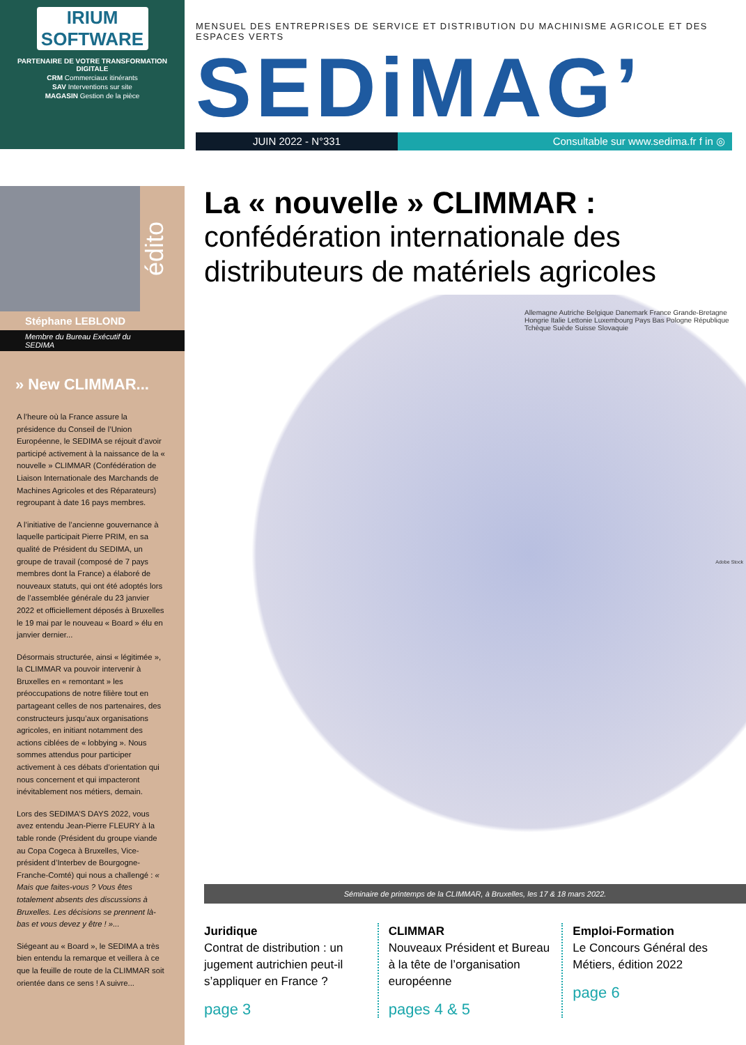IRIUM SOFTWARE
PARTENAIRE DE VOTRE TRANSFORMATION DIGITALE
CRM Commerciaux itinérants
SAV Interventions sur site
MAGASIN Gestion de la pièce
MENSUEL DES ENTREPRISES DE SERVICE ET DISTRIBUTION DU MACHINISME AGRICOLE ET DES ESPACES VERTS
SEDiMAG’
JUIN 2022 - N°331 Consultable sur www.sedima.fr f in ◎
édito
Stéphane LEBLOND
Membre du Bureau Exécutif du SEDIMA
» New CLIMMAR...
A l’heure où la France assure la présidence du Conseil de l’Union Européenne, le SEDIMA se réjouit d’avoir participé activement à la naissance de la « nouvelle » CLIMMAR (Confédération de Liaison Internationale des Marchands de Machines Agricoles et des Réparateurs) regroupant à date 16 pays membres.
A l’initiative de l’ancienne gouvernance à laquelle participait Pierre PRIM, en sa qualité de Président du SEDIMA, un groupe de travail (composé de 7 pays membres dont la France) a élaboré de nouveaux statuts, qui ont été adoptés lors de l’assemblée générale du 23 janvier 2022 et officiellement déposés à Bruxelles le 19 mai par le nouveau « Board » élu en janvier dernier...
Désormais structurée, ainsi « légitimée », la CLIMMAR va pouvoir intervenir à Bruxelles en « remontant » les préoccupations de notre filière tout en partageant celles de nos partenaires, des constructeurs jusqu’aux organisations agricoles, en initiant notamment des actions ciblées de « lobbying ». Nous sommes attendus pour participer activement à ces débats d’orientation qui nous concernent et qui impacteront inévitablement nos métiers, demain.
Lors des SEDIMA’S DAYS 2022, vous avez entendu Jean-Pierre FLEURY à la table ronde (Président du groupe viande au Copa Cogeca à Bruxelles, Vice-président d’Interbev de Bourgogne-Franche-Comté) qui nous a challengé : « Mais que faites-vous ? Vous êtes totalement absents des discussions à Bruxelles. Les décisions se prennent là-bas et vous devez y être ! »...
Siégeant au « Board », le SEDIMA a très bien entendu la remarque et veillera à ce que la feuille de route de la CLIMMAR soit orientée dans ce sens ! A suivre...
La « nouvelle » CLIMMAR :
confédération internationale des distributeurs de matériels agricoles
Allemagne Autriche Belgique Danemark France Grande-Bretagne Hongrie Italie Lettonie Luxembourg Pays Bas Pologne République Tchèque Suède Suisse Slovaquie
Adobe Stock
Séminaire de printemps de la CLIMMAR, à Bruxelles, les 17 & 18 mars 2022.
Juridique
Contrat de distribution : un jugement autrichien peut-il s’appliquer en France ?
page 3
CLIMMAR
Nouveaux Président et Bureau à la tête de l’organisation européenne
pages 4 & 5
Emploi-Formation
Le Concours Général des Métiers, édition 2022
page 6